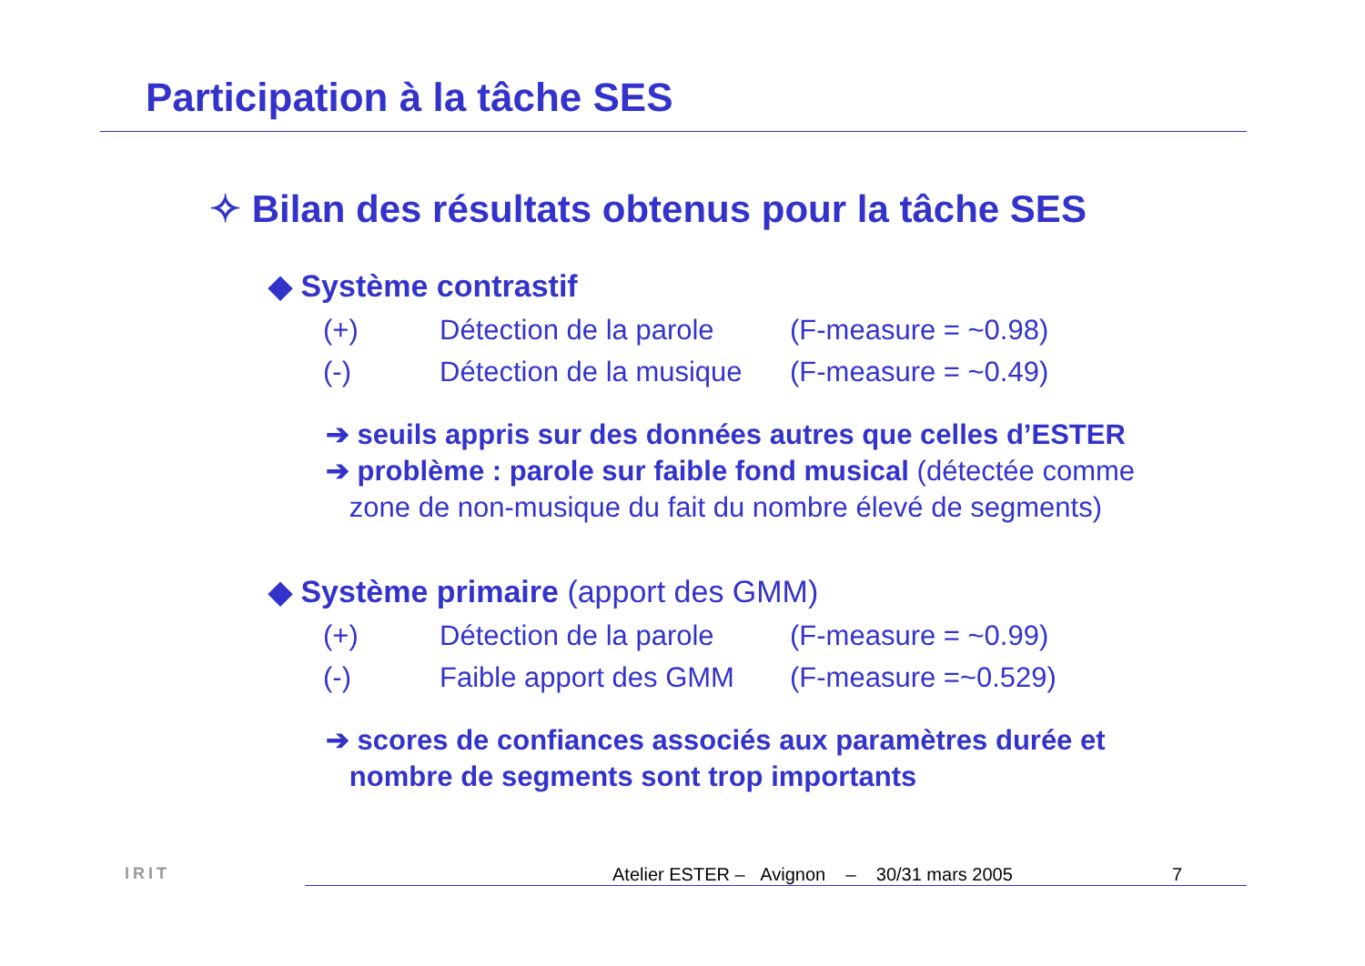Participation à la tâche SES
✧ Bilan des résultats obtenus pour la tâche SES
◆ Système contrastif
| (+) | Détection de la parole | (F-measure = ~0.98) |
| (-) | Détection de la musique | (F-measure = ~0.49) |
➔ seuils appris sur des données autres que celles d’ESTER
➔ problème : parole sur faible fond musical (détectée comme
zone de non-musique du fait du nombre élevé de segments)
◆ Système primaire (apport des GMM)
| (+) | Détection de la parole | (F-measure = ~0.99) |
| (-) | Faible apport des GMM | (F-measure =~0.529) |
➔ scores de confiances associés aux paramètres durée et
nombre de segments sont trop importants
IRIT
Atelier ESTER – Avignon – 30/31 mars 2005 7